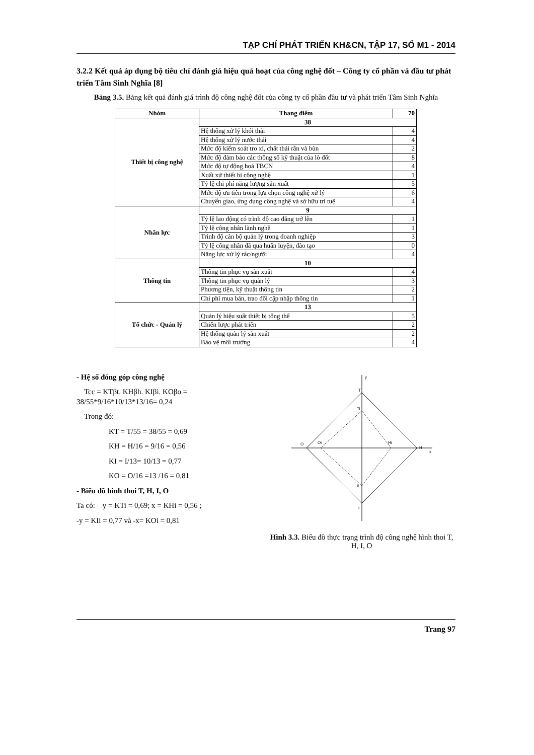TẠP CHÍ PHÁT TRIỂN KH&CN, TẬP 17, SỐ M1 - 2014
3.2.2 Kết quả áp dụng bộ tiêu chí đánh giá hiệu quả hoạt của công nghệ đốt – Công ty cổ phần và đầu tư phát triển Tâm Sinh Nghĩa [8]
Bảng 3.5. Bảng kết quả đánh giá trình độ công nghệ đốt của công ty cổ phần đầu tư và phát triển Tâm Sinh Nghĩa
| Nhóm | Thang điểm | 70 |
| --- | --- | --- |
| Thiết bị công nghệ | 38 | |
| | Hệ thống xử lý khói thải | 4 |
| | Hệ thống xử lý nước thải | 4 |
| | Mức độ kiểm soát tro xỉ, chất thải rắn và bùn | 2 |
| | Mức độ đảm bảo các thông số kỹ thuật của lò đốt | 8 |
| | Mức độ tự động hoá TBCN | 4 |
| | Xuất xứ thiết bị công nghệ | 1 |
| | Tỷ lệ chi phí năng lượng sản xuất | 5 |
| | Mức độ ưu tiên trong lựa chọn công nghệ xử lý | 6 |
| | Chuyển giao, ứng dụng công nghệ và sở hữu trí tuệ | 4 |
| Nhân lực | 9 | |
| | Tỷ lệ lao động có trình độ cao đẳng trở lên | 1 |
| | Tỷ lệ công nhân lành nghề | 1 |
| | Trình độ cán bộ quản lý trong doanh nghiệp | 3 |
| | Tỷ lệ công nhân đã qua huấn luyện, đào tạo | 0 |
| | Năng lực xử lý rác/người | 4 |
| Thông tin | 10 | |
| | Thông tin phục vụ sản xuất | 4 |
| | Thông tin phục vụ quản lý | 3 |
| | Phương tiện, kỹ thuật thông tin | 2 |
| | Chi phí mua bán, trao đổi cập nhập thông tin | 1 |
| Tổ chức - Quản lý | 13 | |
| | Quản lý hiệu suất thiết bị tổng thể | 5 |
| | Chiến lược phát triển | 2 |
| | Hệ thống quản lý sản xuất | 2 |
| | Bảo vệ môi trường | 4 |
- Hệ số đóng góp công nghệ
Tcc = KTβt. KHβh. KIβi. KOβo = 38/55*9/16*10/13*13/16= 0,24
Trong đó:
KT = T/55 = 38/55 = 0,69
KH = H/16 = 9/16 = 0,56
KI = I/13= 10/13 = 0,77
KO = O/16 =13 /16 = 0,81
- Biểu đồ hình thoi T, H, I, O
Ta có: y = KTi = 0,69; x = KHi = 0,56 ;
-y = KIi = 0,77 và -x= KOi = 0,81
y
T
Ti
O
Oi
Hi
H
x
Ii
I
Hình 3.3. Biểu đồ thực trạng trình độ công nghệ hình thoi T, H, I, O
Trang 97